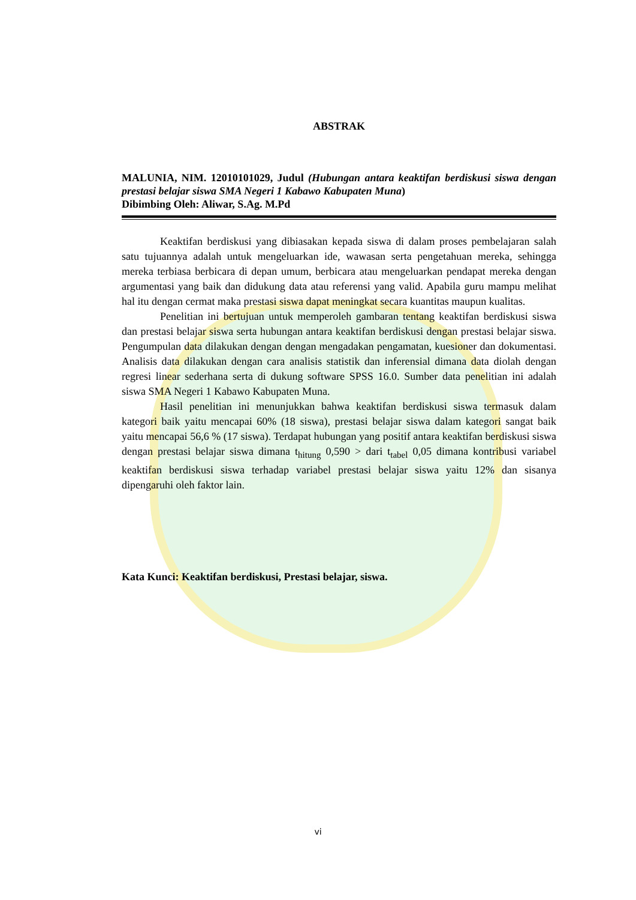ABSTRAK
MALUNIA, NIM. 12010101029, Judul (Hubungan antara keaktifan berdiskusi siswa dengan prestasi belajar siswa SMA Negeri 1 Kabawo Kabupaten Muna)
Dibimbing Oleh: Aliwar, S.Ag. M.Pd
Keaktifan berdiskusi yang dibiasakan kepada siswa di dalam proses pembelajaran salah satu tujuannya adalah untuk mengeluarkan ide, wawasan serta pengetahuan mereka, sehingga mereka terbiasa berbicara di depan umum, berbicara atau mengeluarkan pendapat mereka dengan argumentasi yang baik dan didukung data atau referensi yang valid. Apabila guru mampu melihat hal itu dengan cermat maka prestasi siswa dapat meningkat secara kuantitas maupun kualitas.
Penelitian ini bertujuan untuk memperoleh gambaran tentang keaktifan berdiskusi siswa dan prestasi belajar siswa serta hubungan antara keaktifan berdiskusi dengan prestasi belajar siswa. Pengumpulan data dilakukan dengan dengan mengadakan pengamatan, kuesioner dan dokumentasi. Analisis data dilakukan dengan cara analisis statistik dan inferensial dimana data diolah dengan regresi linear sederhana serta di dukung software SPSS 16.0. Sumber data penelitian ini adalah siswa SMA Negeri 1 Kabawo Kabupaten Muna.
Hasil penelitian ini menunjukkan bahwa keaktifan berdiskusi siswa termasuk dalam kategori baik yaitu mencapai 60% (18 siswa), prestasi belajar siswa dalam kategori sangat baik yaitu mencapai 56,6 % (17 siswa). Terdapat hubungan yang positif antara keaktifan berdiskusi siswa dengan prestasi belajar siswa dimana t<sub>hitung</sub> 0,590 > dari t<sub>tabel</sub> 0,05 dimana kontribusi variabel keaktifan berdiskusi siswa terhadap variabel prestasi belajar siswa yaitu 12% dan sisanya dipengaruhi oleh faktor lain.
Kata Kunci: Keaktifan berdiskusi, Prestasi belajar, siswa.
vi